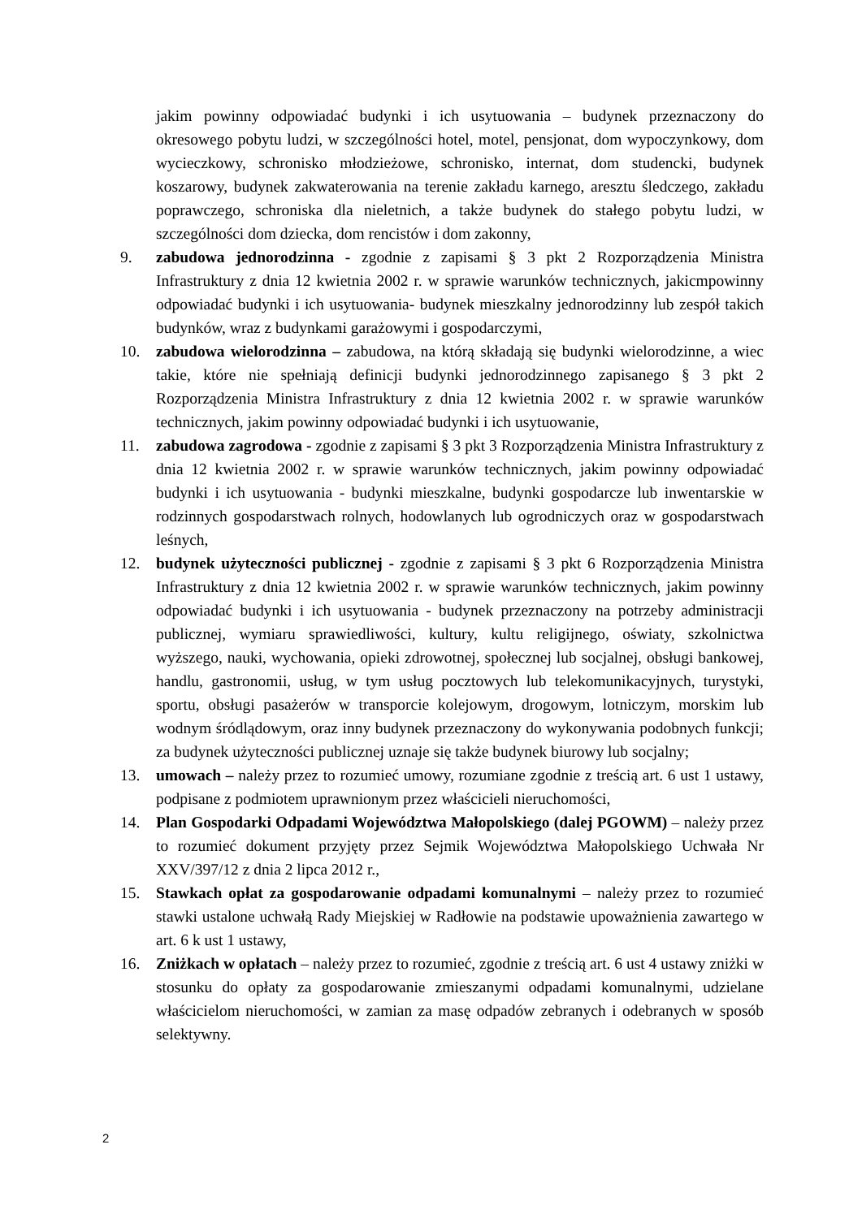jakim powinny odpowiadać budynki i ich usytuowania – budynek przeznaczony do okresowego pobytu ludzi, w szczególności hotel, motel, pensjonat, dom wypoczynkowy, dom wycieczkowy, schronisko młodzieżowe, schronisko, internat, dom studencki, budynek koszarowy, budynek zakwaterowania na terenie zakładu karnego, aresztu śledczego, zakładu poprawczego, schroniska dla nieletnich, a także budynek do stałego pobytu ludzi, w szczególności dom dziecka, dom rencistów i dom zakonny,
9. zabudowa jednorodzinna - zgodnie z zapisami § 3 pkt 2 Rozporządzenia Ministra Infrastruktury z dnia 12 kwietnia 2002 r. w sprawie warunków technicznych, jakicmpowinny odpowiadać budynki i ich usytuowania- budynek mieszkalny jednorodzinny lub zespół takich budynków, wraz z budynkami garażowymi i gospodarczymi,
10. zabudowa wielorodzinna – zabudowa, na którą składają się budynki wielorodzinne, a wiec takie, które nie spełniają definicji budynki jednorodzinnego zapisanego § 3 pkt 2 Rozporządzenia Ministra Infrastruktury z dnia 12 kwietnia 2002 r. w sprawie warunków technicznych, jakim powinny odpowiadać budynki i ich usytuowanie,
11. zabudowa zagrodowa - zgodnie z zapisami § 3 pkt 3 Rozporządzenia Ministra Infrastruktury z dnia 12 kwietnia 2002 r. w sprawie warunków technicznych, jakim powinny odpowiadać budynki i ich usytuowania - budynki mieszkalne, budynki gospodarcze lub inwentarskie w rodzinnych gospodarstwach rolnych, hodowlanych lub ogrodniczych oraz w gospodarstwach leśnych,
12. budynek użyteczności publicznej - zgodnie z zapisami § 3 pkt 6 Rozporządzenia Ministra Infrastruktury z dnia 12 kwietnia 2002 r. w sprawie warunków technicznych, jakim powinny odpowiadać budynki i ich usytuowania - budynek przeznaczony na potrzeby administracji publicznej, wymiaru sprawiedliwości, kultury, kultu religijnego, oświaty, szkolnictwa wyższego, nauki, wychowania, opieki zdrowotnej, społecznej lub socjalnej, obsługi bankowej, handlu, gastronomii, usług, w tym usług pocztowych lub telekomunikacyjnych, turystyki, sportu, obsługi pasażerów w transporcie kolejowym, drogowym, lotniczym, morskim lub wodnym śródlądowym, oraz inny budynek przeznaczony do wykonywania podobnych funkcji; za budynek użyteczności publicznej uznaje się także budynek biurowy lub socjalny;
13. umowach – należy przez to rozumieć umowy, rozumiane zgodnie z treścią art. 6 ust 1 ustawy, podpisane z podmiotem uprawnionym przez właścicieli nieruchomości,
14. Plan Gospodarki Odpadami Województwa Małopolskiego (dalej PGOWM) – należy przez to rozumieć dokument przyjęty przez Sejmik Województwa Małopolskiego Uchwała Nr XXV/397/12 z dnia 2 lipca 2012 r.,
15. Stawkach opłat za gospodarowanie odpadami komunalnymi – należy przez to rozumieć stawki ustalone uchwałą Rady Miejskiej w Radłowie na podstawie upoważnienia zawartego w art. 6 k ust 1 ustawy,
16. Zniżkach w opłatach – należy przez to rozumieć, zgodnie z treścią art. 6 ust 4 ustawy zniżki w stosunku do opłaty za gospodarowanie zmieszanymi odpadami komunalnymi, udzielane właścicielom nieruchomości, w zamian za masę odpadów zebranych i odebranych w sposób selektywny.
2